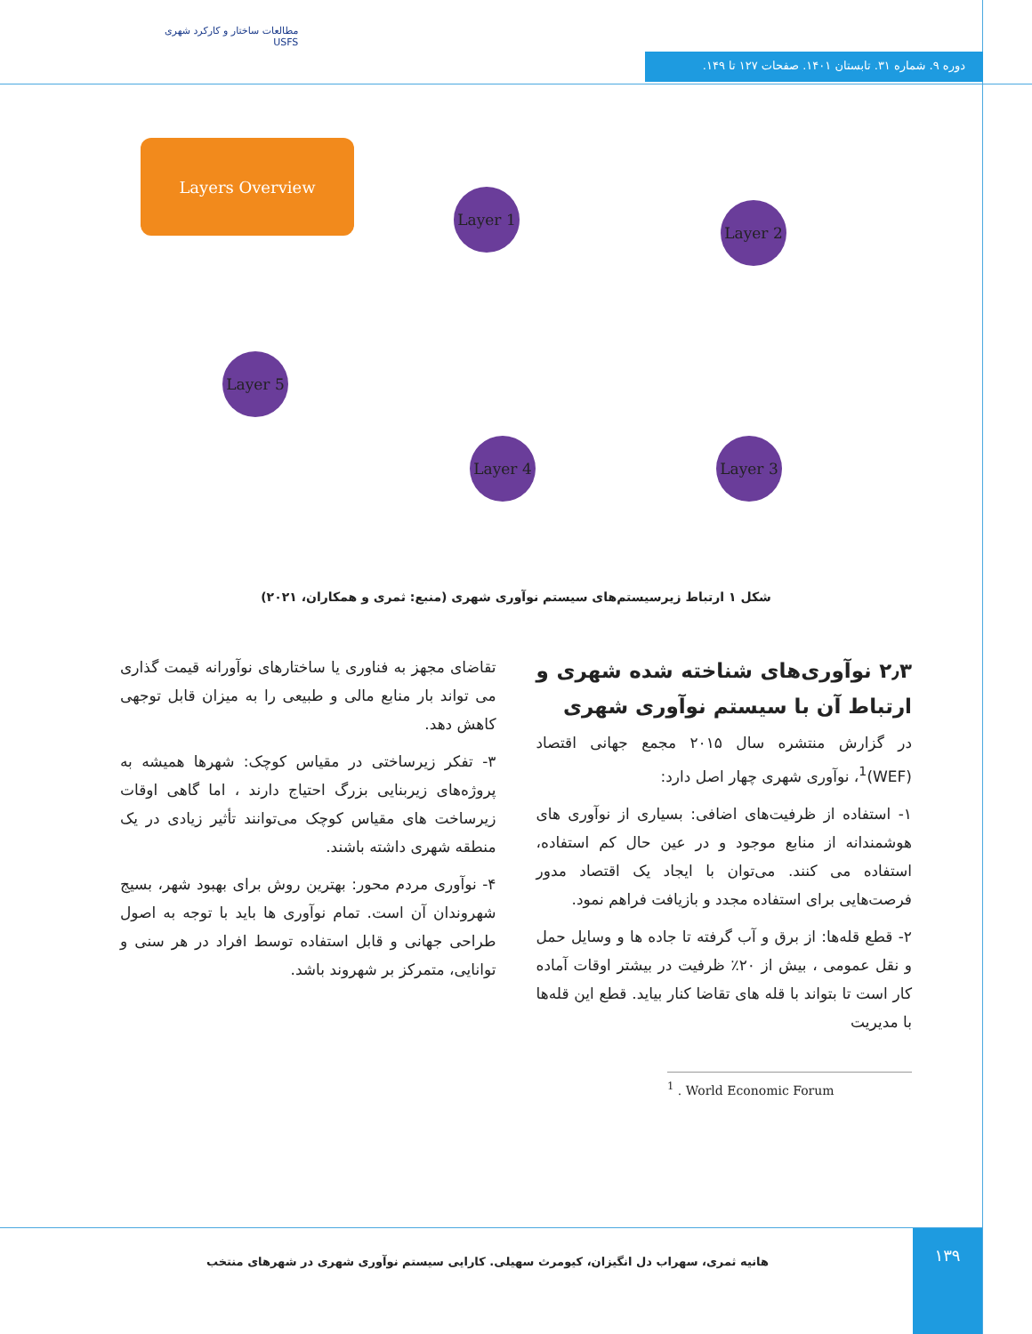مطالعات ساختار و کارکرد شهری
USFS
دوره ۹. شماره ۳۱. تابستان ۱۴۰۱. صفحات ۱۲۷ تا ۱۴۹.
Layers Overview
Layer 1
Layer 2
Layer 3
Layer 4
Layer 5
شکل ۱ ارتباط زیرسیستم‌های سیستم نوآوری شهری (منبع: ثمری و همکاران، ۲۰۲۱)
۲٫۳ نوآوری‌های شناخته شده شهری و ارتباط آن با سیستم نوآوری شهری
در گزارش منتشره سال ۲۰۱۵ مجمع جهانی اقتصاد (WEF)<sup>1</sup>، نوآوری شهری چهار اصل دارد:
۱- استفاده از ظرفیت‌های اضافی: بسیاری از نوآوری های هوشمندانه از منابع موجود و در عین حال کم استفاده، استفاده می کنند. می‌توان با ایجاد یک اقتصاد مدور فرصت‌هایی برای استفاده مجدد و بازیافت فراهم نمود.
۲- قطع قله‌ها: از برق و آب گرفته تا جاده ها و وسایل حمل و نقل عمومی ، بیش از ۲۰٪ ظرفیت در بیشتر اوقات آماده کار است تا بتواند با قله های تقاضا کنار بیاید. قطع این قله‌ها با مدیریت
تقاضای مجهز به فناوری یا ساختارهای نوآورانه قیمت گذاری می تواند بار منابع مالی و طبیعی را به میزان قابل توجهی کاهش دهد.
۳- تفکر زیرساختی در مقیاس کوچک: شهرها همیشه به پروژه‌های زیربنایی بزرگ احتیاج دارند ، اما گاهی اوقات زیرساخت های مقیاس کوچک می‌توانند تأثیر زیادی در یک منطقه شهری داشته باشند.
۴- نوآوری مردم محور: بهترین روش برای بهبود شهر، بسیج شهروندان آن است. تمام نوآوری ها باید با توجه به اصول طراحی جهانی و قابل استفاده توسط افراد در هر سنی و توانایی، متمرکز بر شهروند باشد.
<sup>1</sup> . World Economic Forum
هانیه ثمری، سهراب دل انگیزان، کیومرث سهیلی. کارایی سیستم نوآوری شهری در شهرهای منتخب
۱۳۹